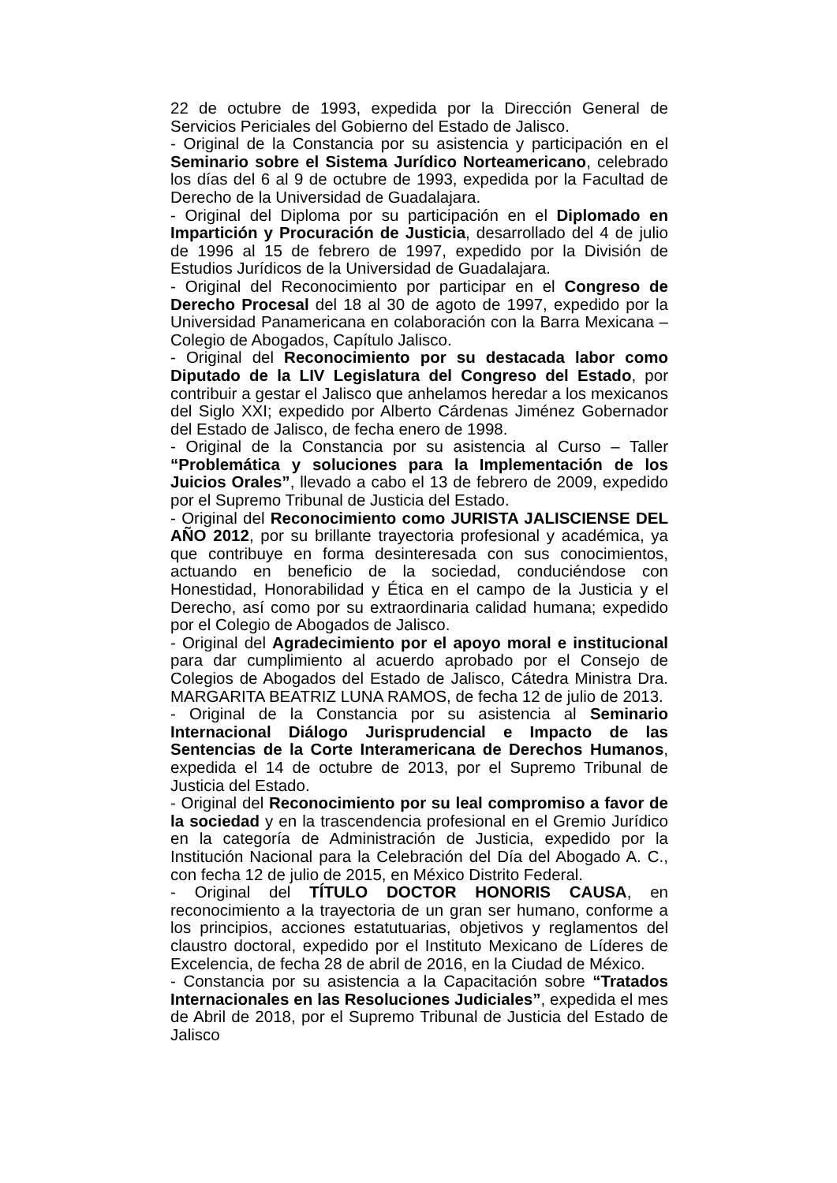22 de octubre de 1993, expedida por la Dirección General de Servicios Periciales del Gobierno del Estado de Jalisco.
- Original de la Constancia por su asistencia y participación en el Seminario sobre el Sistema Jurídico Norteamericano, celebrado los días del 6 al 9 de octubre de 1993, expedida por la Facultad de Derecho de la Universidad de Guadalajara.
- Original del Diploma por su participación en el Diplomado en Impartición y Procuración de Justicia, desarrollado del 4 de julio de 1996 al 15 de febrero de 1997, expedido por la División de Estudios Jurídicos de la Universidad de Guadalajara.
- Original del Reconocimiento por participar en el Congreso de Derecho Procesal del 18 al 30 de agoto de 1997, expedido por la Universidad Panamericana en colaboración con la Barra Mexicana – Colegio de Abogados, Capítulo Jalisco.
- Original del Reconocimiento por su destacada labor como Diputado de la LIV Legislatura del Congreso del Estado, por contribuir a gestar el Jalisco que anhelamos heredar a los mexicanos del Siglo XXI; expedido por Alberto Cárdenas Jiménez Gobernador del Estado de Jalisco, de fecha enero de 1998.
- Original de la Constancia por su asistencia al Curso – Taller “Problemática y soluciones para la Implementación de los Juicios Orales”, llevado a cabo el 13 de febrero de 2009, expedido por el Supremo Tribunal de Justicia del Estado.
- Original del Reconocimiento como JURISTA JALISCIENSE DEL AÑO 2012, por su brillante trayectoria profesional y académica, ya que contribuye en forma desinteresada con sus conocimientos, actuando en beneficio de la sociedad, conduciéndose con Honestidad, Honorabilidad y Ética en el campo de la Justicia y el Derecho, así como por su extraordinaria calidad humana; expedido por el Colegio de Abogados de Jalisco.
- Original del Agradecimiento por el apoyo moral e institucional para dar cumplimiento al acuerdo aprobado por el Consejo de Colegios de Abogados del Estado de Jalisco, Cátedra Ministra Dra. MARGARITA BEATRIZ LUNA RAMOS, de fecha 12 de julio de 2013.
- Original de la Constancia por su asistencia al Seminario Internacional Diálogo Jurisprudencial e Impacto de las Sentencias de la Corte Interamericana de Derechos Humanos, expedida el 14 de octubre de 2013, por el Supremo Tribunal de Justicia del Estado.
- Original del Reconocimiento por su leal compromiso a favor de la sociedad y en la trascendencia profesional en el Gremio Jurídico en la categoría de Administración de Justicia, expedido por la Institución Nacional para la Celebración del Día del Abogado A. C., con fecha 12 de julio de 2015, en México Distrito Federal.
- Original del TÍTULO DOCTOR HONORIS CAUSA, en reconocimiento a la trayectoria de un gran ser humano, conforme a los principios, acciones estatutuarias, objetivos y reglamentos del claustro doctoral, expedido por el Instituto Mexicano de Líderes de Excelencia, de fecha 28 de abril de 2016, en la Ciudad de México.
- Constancia por su asistencia a la Capacitación sobre “Tratados Internacionales en las Resoluciones Judiciales”, expedida el mes de Abril de 2018, por el Supremo Tribunal de Justicia del Estado de Jalisco